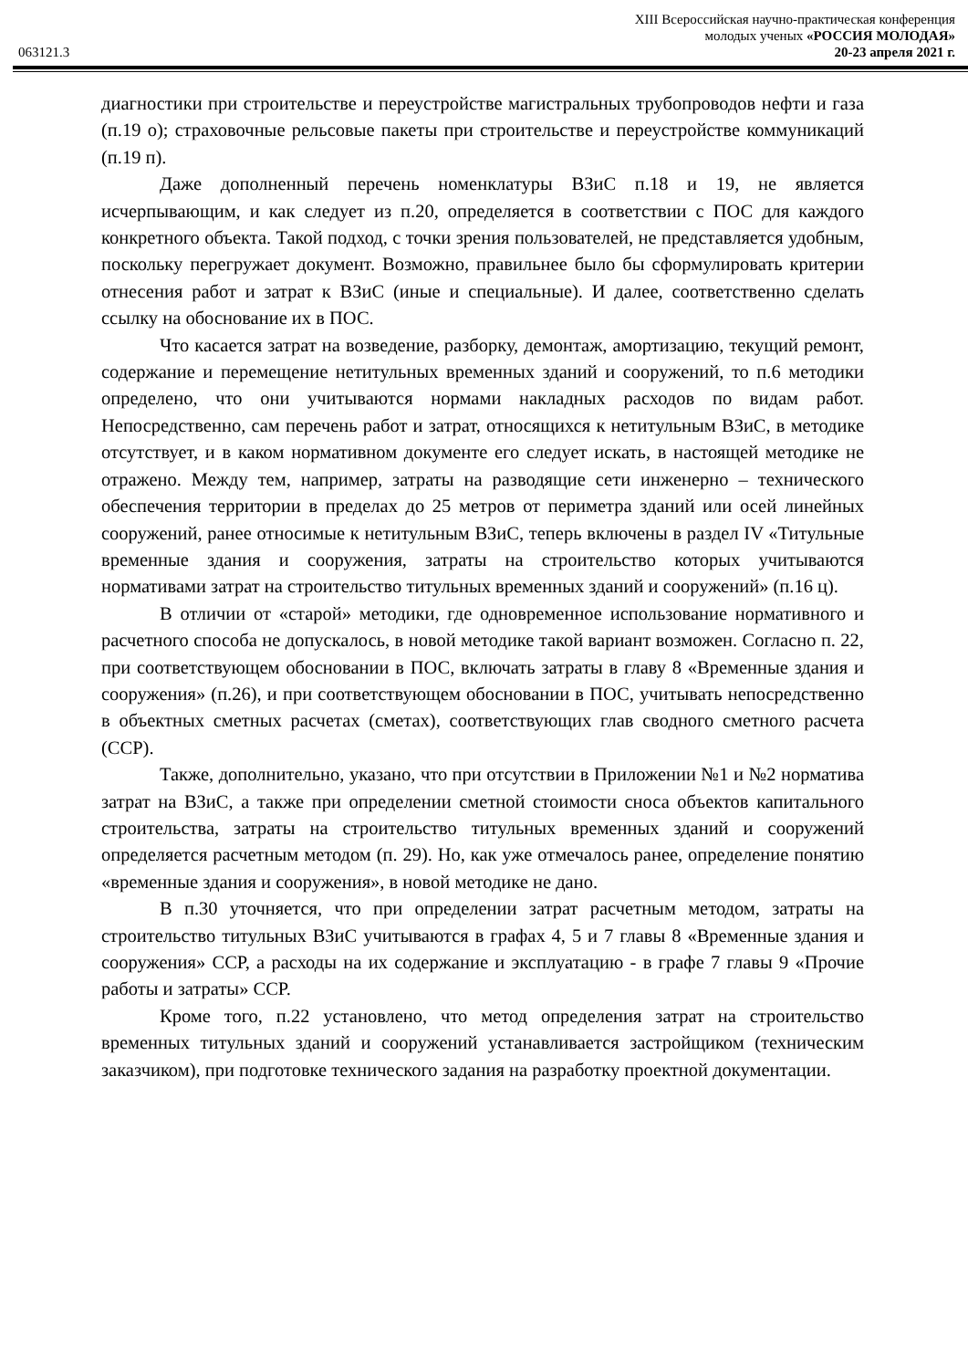XIII Всероссийская научно-практическая конференция
молодых ученых «РОССИЯ МОЛОДАЯ»
063121.3 20-23 апреля 2021 г.
диагностики при строительстве и переустройстве магистральных трубопроводов нефти и газа (п.19 о); страховочные рельсовые пакеты при строительстве и переустройстве коммуникаций (п.19 п).
Даже дополненный перечень номенклатуры ВЗиС п.18 и 19, не является исчерпывающим, и как следует из п.20, определяется в соответствии с ПОС для каждого конкретного объекта. Такой подход, с точки зрения пользователей, не представляется удобным, поскольку перегружает документ. Возможно, правильнее было бы сформулировать критерии отнесения работ и затрат к ВЗиС (иные и специальные). И далее, соответственно сделать ссылку на обоснование их в ПОС.
Что касается затрат на возведение, разборку, демонтаж, амортизацию, текущий ремонт, содержание и перемещение нетитульных временных зданий и сооружений, то п.6 методики определено, что они учитываются нормами накладных расходов по видам работ. Непосредственно, сам перечень работ и затрат, относящихся к нетитульным ВЗиС, в методике отсутствует, и в каком нормативном документе его следует искать, в настоящей методике не отражено. Между тем, например, затраты на разводящие сети инженерно – технического обеспечения территории в пределах до 25 метров от периметра зданий или осей линейных сооружений, ранее относимые к нетитульным ВЗиС, теперь включены в раздел IV «Титульные временные здания и сооружения, затраты на строительство которых учитываются нормативами затрат на строительство титульных временных зданий и сооружений» (п.16 ц).
В отличии от «старой» методики, где одновременное использование нормативного и расчетного способа не допускалось, в новой методике такой вариант возможен. Согласно п. 22, при соответствующем обосновании в ПОС, включать затраты в главу 8 «Временные здания и сооружения» (п.26), и при соответствующем обосновании в ПОС, учитывать непосредственно в объектных сметных расчетах (сметах), соответствующих глав сводного сметного расчета (ССР).
Также, дополнительно, указано, что при отсутствии в Приложении №1 и №2 норматива затрат на ВЗиС, а также при определении сметной стоимости сноса объектов капитального строительства, затраты на строительство титульных временных зданий и сооружений определяется расчетным методом (п. 29). Но, как уже отмечалось ранее, определение понятию «временные здания и сооружения», в новой методике не дано.
В п.30 уточняется, что при определении затрат расчетным методом, затраты на строительство титульных ВЗиС учитываются в графах 4, 5 и 7 главы 8 «Временные здания и сооружения» ССР, а расходы на их содержание и эксплуатацию - в графе 7 главы 9 «Прочие работы и затраты» ССР.
Кроме того, п.22 установлено, что метод определения затрат на строительство временных титульных зданий и сооружений устанавливается застройщиком (техническим заказчиком), при подготовке технического задания на разработку проектной документации.